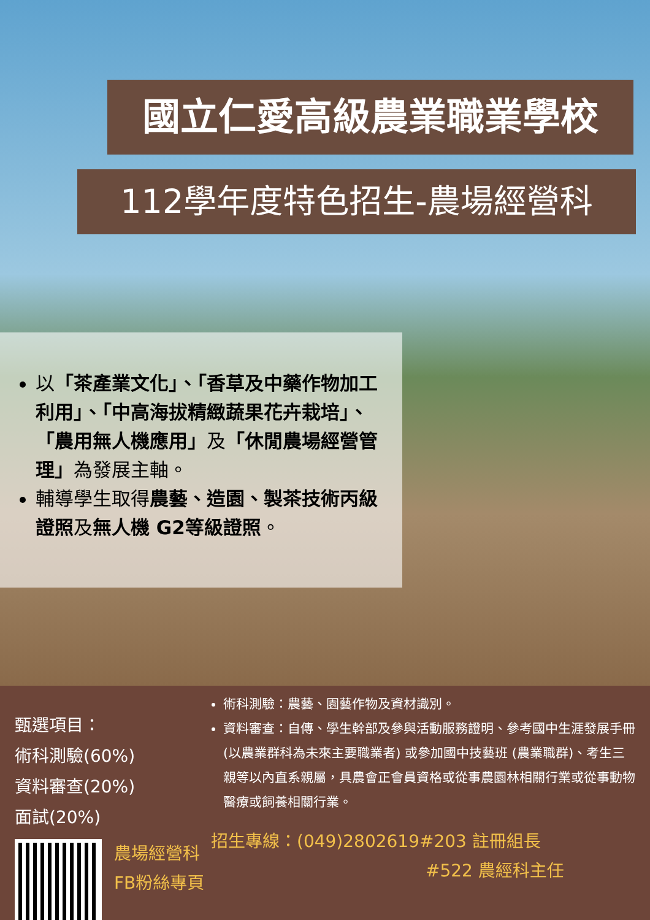國立仁愛高級農業職業學校
112學年度特色招生-農場經營科
以「茶產業文化」、「香草及中藥作物加工利用」、「中高海拔精緻蔬果花卉栽培」、「農用無人機應用」及「休閒農場經營管理」為發展主軸。
輔導學生取得農藝、造園、製茶技術丙級證照及無人機 G2等級證照。
甄選項目：
術科測驗(60%)
資料審查(20%)
面試(20%)
農場經營科
FB粉絲專頁
術科測驗：農藝、園藝作物及資材識別。
資料審查：自傳、學生幹部及參與活動服務證明、參考國中生涯發展手冊 (以農業群科為未來主要職業者) 或參加國中技藝班 (農業職群)、考生三親等以內直系親屬，具農會正會員資格或從事農園林相關行業或從事動物醫療或飼養相關行業。
招生專線：(049)2802619#203 註冊組長
#522 農經科主任